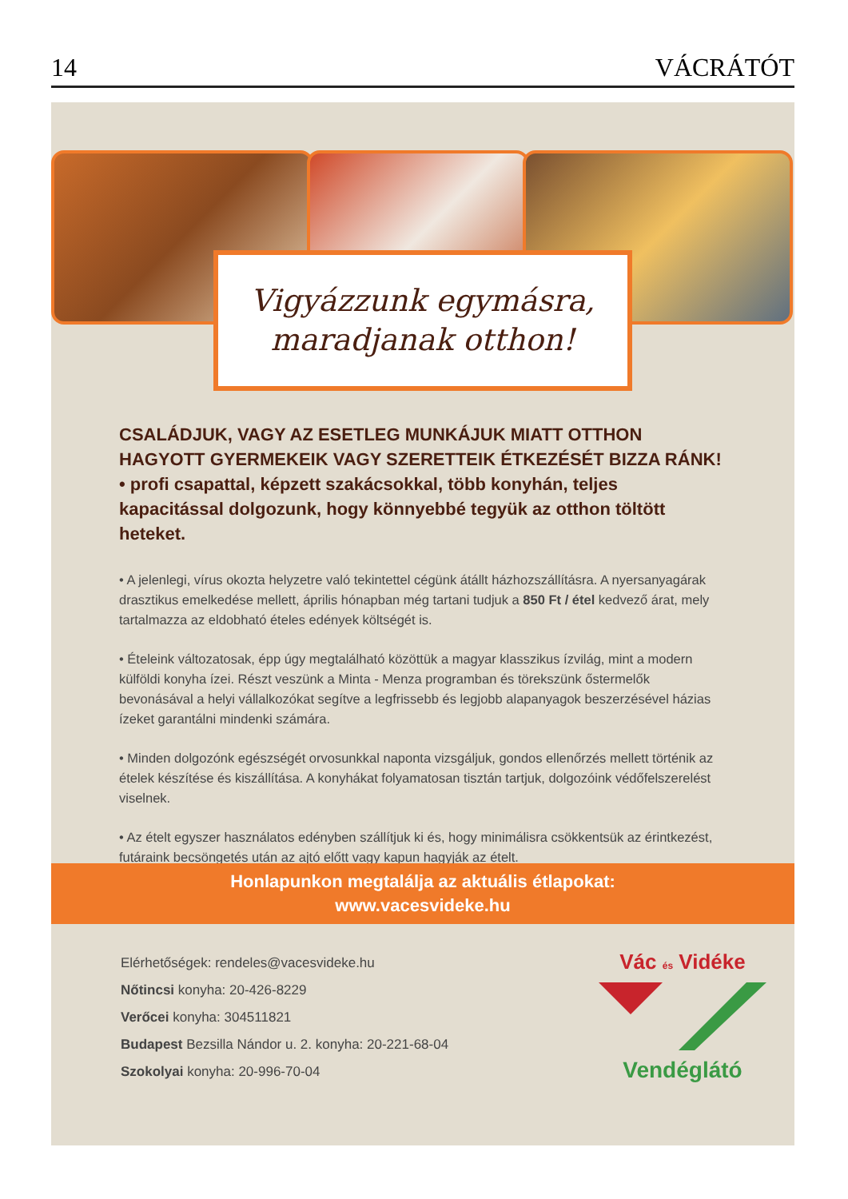14 VÁCRÁTÓT
Vigyázzunk egymásra,
maradjanak otthon!
CSALÁDJUK, VAGY AZ ESETLEG MUNKÁJUK MIATT OTTHON HAGYOTT GYERMEKEIK VAGY SZERETTEIK ÉTKEZÉSÉT BIZZA RÁNK!
• profi csapattal, képzett szakácsokkal, több konyhán, teljes kapacitással dolgozunk, hogy könnyebbé tegyük az otthon töltött heteket.
• A jelenlegi, vírus okozta helyzetre való tekintettel cégünk átállt házhozszállításra. A nyersanyagárak drasztikus emelkedése mellett, április hónapban még tartani tudjuk a 850 Ft / étel kedvező árat, mely tartalmazza az eldobható ételes edények költségét is.
• Ételeink változatosak, épp úgy megtalálható közöttük a magyar klasszikus ízvilág, mint a modern külföldi konyha ízei. Részt veszünk a Minta - Menza programban és törekszünk őstermelők bevonásával a helyi vállalkozókat segítve a legfrissebb és legjobb alapanyagok beszerzésével házias ízeket garantálni mindenki számára.
• Minden dolgozónk egészségét orvosunkkal naponta vizsgáljuk, gondos ellenőrzés mellett történik az ételek készítése és kiszállítása. A konyhákat folyamatosan tisztán tartjuk, dolgozóink védőfelszerelést viselnek.
• Az ételt egyszer használatos edényben szállítjuk ki és, hogy minimálisra csökkentsük az érintkezést, futáraink becsöngetés után az ajtó előtt vagy kapun hagyják az ételt.
Honlapunkon megtalálja az aktuális étlapokat:
www.vacesvideke.hu
Elérhetőségek: rendeles@vacesvideke.hu
Nőtincsi konyha: 20-426-8229
Verőcei konyha: 304511821
Budapest Bezsilla Nándor u. 2. konyha: 20-221-68-04
Szokolyai konyha: 20-996-70-04
Vác és Vidéke
Vendéglátó